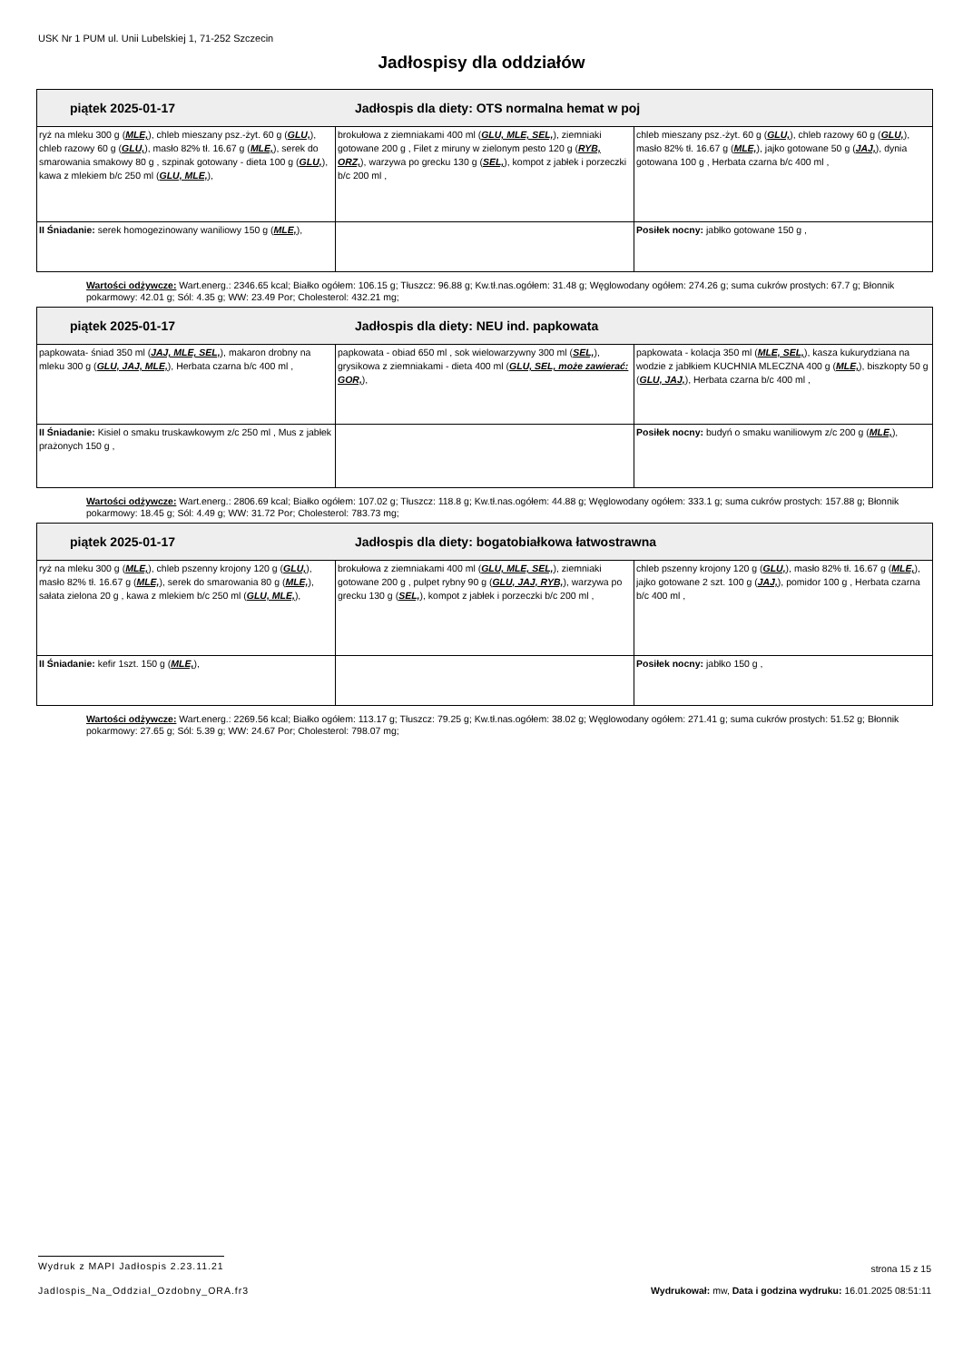USK Nr 1 PUM ul. Unii Lubelskiej 1, 71-252 Szczecin
Jadłospisy dla oddziałów
| piątek 2025-01-17 Jadłospis dla diety: OTS normalna hemat w poj | | |
| --- | --- | --- |
| ryż na mleku 300 g ( MLE, ), chleb mieszany psz.-żyt. 60 g ( GLU, ), chleb razowy 60 g ( GLU, ), masło 82% tł. 16.67 g ( MLE, ), serek do smarowania smakowy 80 g , szpinak gotowany - dieta 100 g ( GLU, ), kawa z mlekiem b/c 250 ml ( GLU, MLE, ), | brokułowa z ziemniakami 400 ml ( GLU, MLE, SEL, ), ziemniaki gotowane 200 g , Filet z miruny w zielonym pesto 120 g ( RYB, ORZ, ), warzywa po grecku 130 g ( SEL, ), kompot z jabłek i porzeczki b/c 200 ml , | chleb mieszany psz.-żyt. 60 g ( GLU, ), chleb razowy 60 g ( GLU, ), masło 82% tł. 16.67 g ( MLE, ), jajko gotowane 50 g ( JAJ, ), dynia gotowana 100 g , Herbata czarna b/c 400 ml , |
| II Śniadanie: serek homogezinowany waniliowy 150 g ( MLE, ), | | Posiłek nocny: jabłko gotowane 150 g , |
Wartości odżywcze: Wart.energ.: 2346.65 kcal; Białko ogółem: 106.15 g; Tłuszcz: 96.88 g; Kw.tł.nas.ogółem: 31.48 g; Węglowodany ogółem: 274.26 g; suma cukrów prostych: 67.7 g; Błonnik pokarmowy: 42.01 g; Sól: 4.35 g; WW: 23.49 Por; Cholesterol: 432.21 mg;
| piątek 2025-01-17 Jadłospis dla diety: NEU ind. papkowata | | |
| --- | --- | --- |
| papkowata- śniad 350 ml ( JAJ, MLE, SEL, ), makaron drobny na mleku 300 g ( GLU, JAJ, MLE, ), Herbata czarna b/c 400 ml , | papkowata - obiad 650 ml , sok wielowarzywny 300 ml ( SEL, ), grysikowa z ziemniakami - dieta 400 ml ( GLU, SEL, może zawierać: GOR, ), | papkowata - kolacja 350 ml ( MLE, SEL, ), kasza kukurydziana na wodzie z jabłkiem KUCHNIA MLECZNA 400 g ( MLE, ), biszkopty 50 g ( GLU, JAJ, ), Herbata czarna b/c 400 ml , |
| II Śniadanie: Kisiel o smaku truskawkowym z/c 250 ml , Mus z jabłek prażonych 150 g , | | Posiłek nocny: budyń o smaku waniliowym z/c 200 g ( MLE, ), |
Wartości odżywcze: Wart.energ.: 2806.69 kcal; Białko ogółem: 107.02 g; Tłuszcz: 118.8 g; Kw.tł.nas.ogółem: 44.88 g; Węglowodany ogółem: 333.1 g; suma cukrów prostych: 157.88 g; Błonnik pokarmowy: 18.45 g; Sól: 4.49 g; WW: 31.72 Por; Cholesterol: 783.73 mg;
| piątek 2025-01-17 Jadłospis dla diety: bogatobiałkowa łatwostrawna | | |
| --- | --- | --- |
| ryż na mleku 300 g ( MLE, ), chleb pszenny krojony 120 g ( GLU, ), masło 82% tł. 16.67 g ( MLE, ), serek do smarowania 80 g ( MLE, ), sałata zielona 20 g , kawa z mlekiem b/c 250 ml ( GLU, MLE, ), | brokułowa z ziemniakami 400 ml ( GLU, MLE, SEL, ), ziemniaki gotowane 200 g , pulpet rybny 90 g ( GLU, JAJ, RYB, ), warzywa po grecku 130 g ( SEL, ), kompot z jabłek i porzeczki b/c 200 ml , | chleb pszenny krojony 120 g ( GLU, ), masło 82% tł. 16.67 g ( MLE, ), jajko gotowane 2 szt. 100 g ( JAJ, ), pomidor 100 g , Herbata czarna b/c 400 ml , |
| II Śniadanie: kefir 1szt. 150 g ( MLE, ), | | Posiłek nocny: jabłko 150 g , |
Wartości odżywcze: Wart.energ.: 2269.56 kcal; Białko ogółem: 113.17 g; Tłuszcz: 79.25 g; Kw.tł.nas.ogółem: 38.02 g; Węglowodany ogółem: 271.41 g; suma cukrów prostych: 51.52 g; Błonnik pokarmowy: 27.65 g; Sól: 5.39 g; WW: 24.67 Por; Cholesterol: 798.07 mg;
Wydruk z MAPI Jadłospis 2.23.11.21 strona 15 z 15
Jadlospis_Na_Oddzial_Ozdobny_ORA.fr3 Wydrukował: mw, Data i godzina wydruku: 16.01.2025 08:51:11